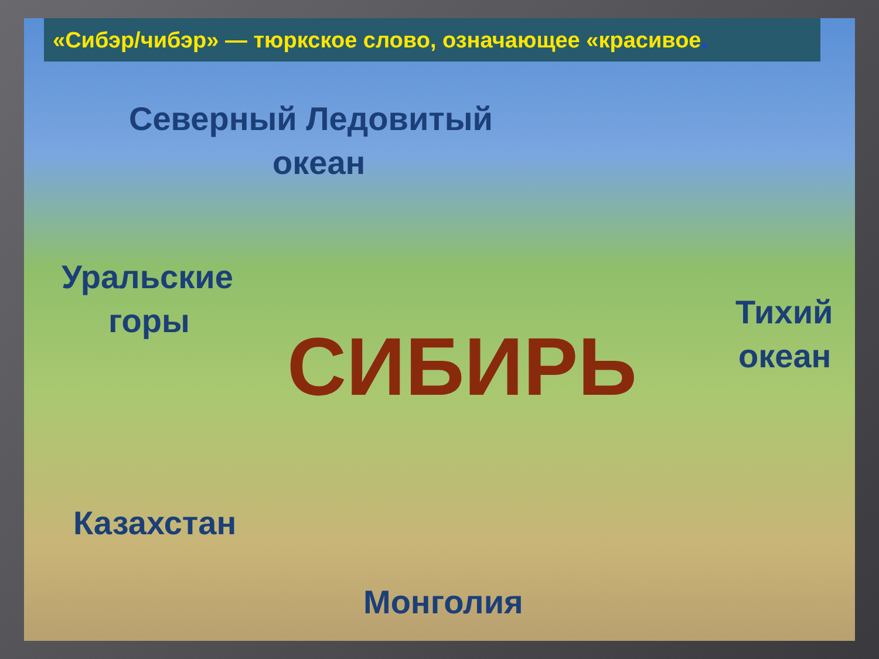«Сибэр/чибэр» — тюркское слово, означающее «красивое.
Северный Ледовитый
океан
Уральские
горы Тихий
океан
СИБИРЬ
Казахстан
Монголия